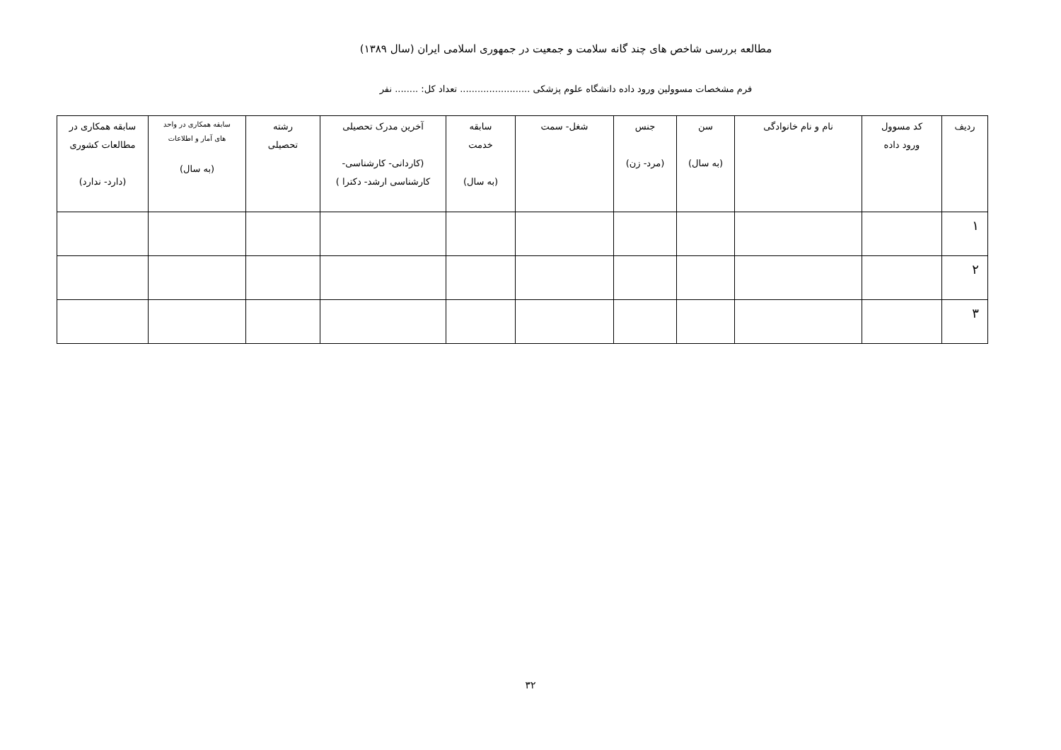مطالعه بررسی شاخص های چند گانه سلامت و جمعیت در جمهوری اسلامی ایران (سال ۱۳۸۹)
فرم مشخصات مسوولین ورود داده دانشگاه علوم پزشکی ........................ تعداد کل: ........ نفر
| ردیف | کد مسوول ورود داده | نام و نام خانوادگی | سن (به سال) | جنس (مرد- زن) | شغل- سمت | سابقه خدمت (به سال) | آخرین مدرک تحصیلی (کاردانی- کارشناسی- کارشناسی ارشد- دکترا ) | رشته تحصیلی | سابقه همکاری در واحد های آمار و اطلاعات (به سال) | سابقه همکاری در مطالعات کشوری (دارد- ندارد) |
| --- | --- | --- | --- | --- | --- | --- | --- | --- | --- | --- |
| ۱ | | | | | | | | | | |
| ۲ | | | | | | | | | | |
| ۳ | | | | | | | | | | |
۳۲